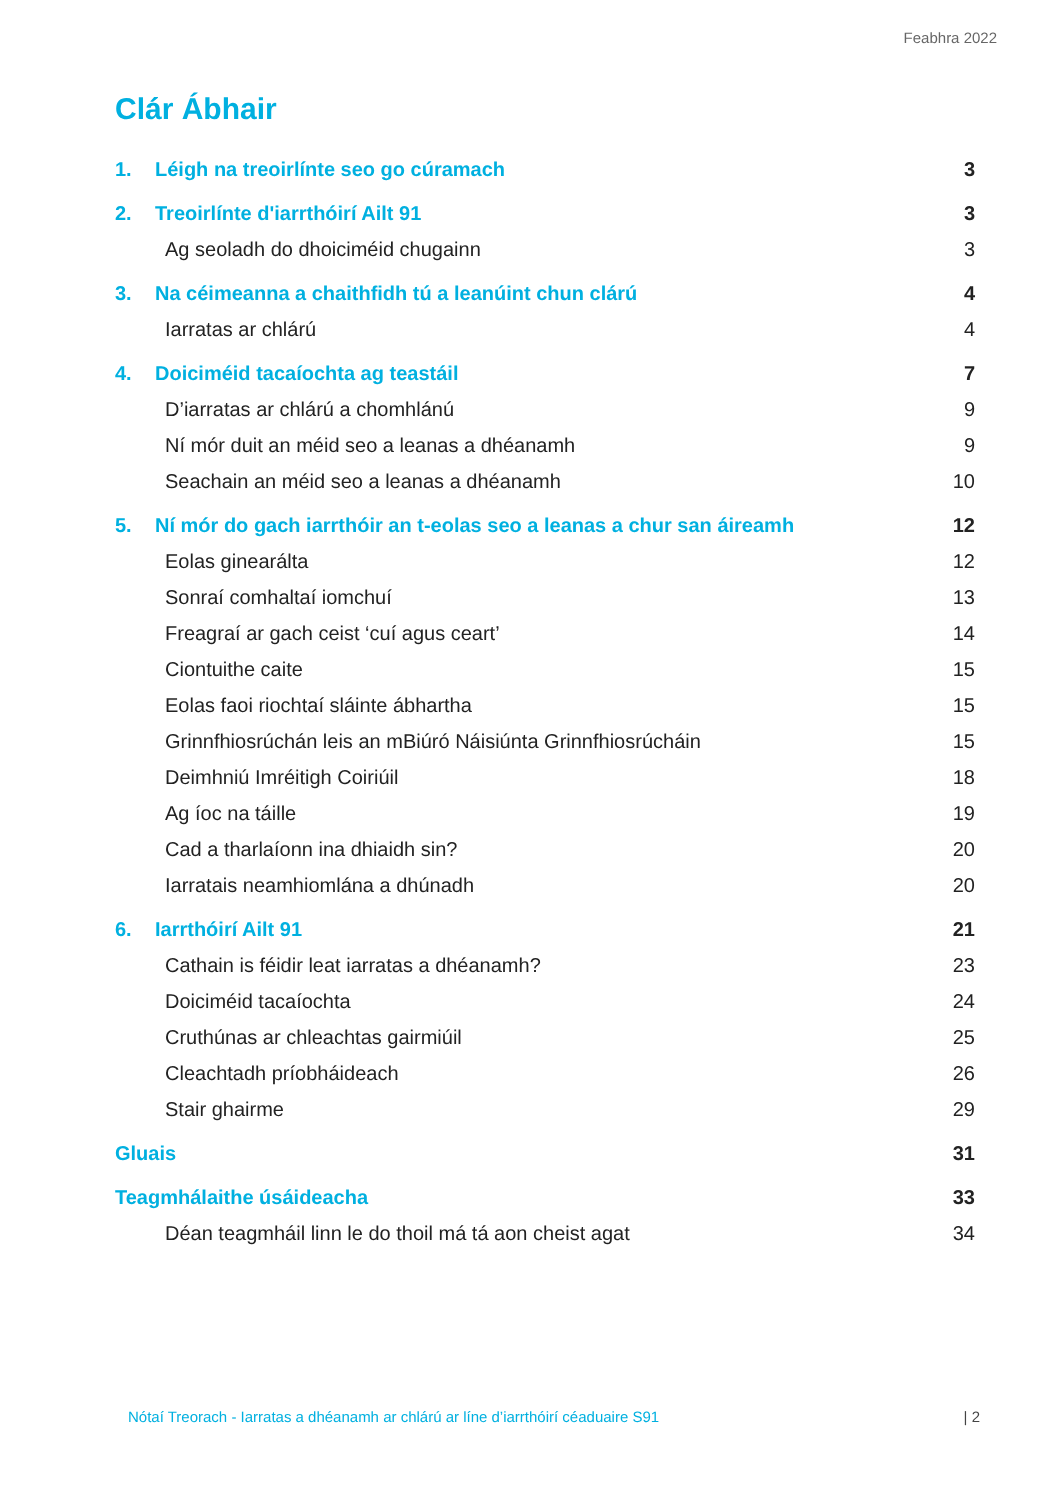Feabhra 2022
Clár Ábhair
1. Léigh na treoirlínte seo go cúramach 3
2. Treoirlínte d'iarrthóirí Ailt 91 3
Ag seoladh do dhoiciméid chugainn 3
3. Na céimeanna a chaithfidh tú a leanúint chun clárú 4
Iarratas ar chlárú 4
4. Doiciméid tacaíochta ag teastáil 7
D’iarratas ar chlárú a chomhlánú 9
Ní mór duit an méid seo a leanas a dhéanamh 9
Seachain an méid seo a leanas a dhéanamh 10
5. Ní mór do gach iarrthóir an t-eolas seo a leanas a chur san áireamh 12
Eolas ginearálta 12
Sonraí comhaltaí iomchuí 13
Freagraí ar gach ceist ‘cuí agus ceart’ 14
Ciontuithe caite 15
Eolas faoi riochtaí sláinte ábhartha 15
Grinnfhiosrúchán leis an mBiúró Náisiúnta Grinnfhiosrúcháin 15
Deimhniú Imréitigh Coiriúil 18
Ag íoc na táille 19
Cad a tharlaíonn ina dhiaidh sin? 20
Iarratais neamhiomlána a dhúnadh 20
6. Iarrthóirí Ailt 91 21
Cathain is féidir leat iarratas a dhéanamh? 23
Doiciméid tacaíochta 24
Cruthúnas ar chleachtas gairmiúil 25
Cleachtadh príobháideach 26
Stair ghairme 29
Gluais 31
Teagmhálaithe úsáideacha 33
Déan teagmháil linn le do thoil má tá aon cheist agat 34
Nótaí Treorach - Iarratas a dhéanamh ar chlárú ar líne d’iarrthóirí céaduaire S91 | 2